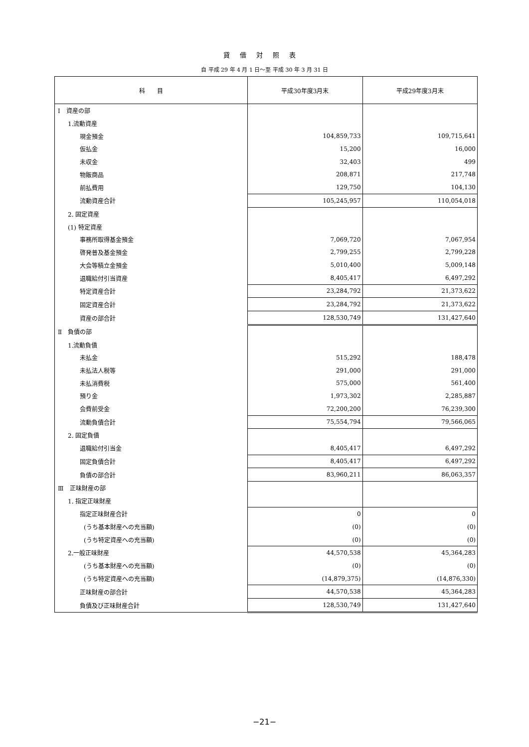貸借対照表
自 平成 29 年 4 月 1 日～至 平成 30 年 3 月 31 日
| 科 目 | 平成30年度3月末 | 平成29年度3月末 |
| --- | --- | --- |
| Ⅰ 資産の部 | | |
| 1.流動資産 | | |
| 現金預金 | 104,859,733 | 109,715,641 |
| 仮払金 | 15,200 | 16,000 |
| 未収金 | 32,403 | 499 |
| 物販商品 | 208,871 | 217,748 |
| 前払費用 | 129,750 | 104,130 |
| 流動資産合計 | 105,245,957 | 110,054,018 |
| 2. 固定資産 | | |
| (1) 特定資産 | | |
| 事務所取得基金預金 | 7,069,720 | 7,067,954 |
| 啓発普及基金預金 | 2,799,255 | 2,799,228 |
| 大会等積立金預金 | 5,010,400 | 5,009,148 |
| 退職給付引当資産 | 8,405,417 | 6,497,292 |
| 特定資産合計 | 23,284,792 | 21,373,622 |
| 固定資産合計 | 23,284,792 | 21,373,622 |
| 資産の部合計 | 128,530,749 | 131,427,640 |
| Ⅱ 負債の部 | | |
| 1.流動負債 | | |
| 未払金 | 515,292 | 188,478 |
| 未払法人税等 | 291,000 | 291,000 |
| 未払消費税 | 575,000 | 561,400 |
| 預り金 | 1,973,302 | 2,285,887 |
| 会費前受金 | 72,200,200 | 76,239,300 |
| 流動負債合計 | 75,554,794 | 79,566,065 |
| 2. 固定負債 | | |
| 退職給付引当金 | 8,405,417 | 6,497,292 |
| 固定負債合計 | 8,405,417 | 6,497,292 |
| 負債の部合計 | 83,960,211 | 86,063,357 |
| Ⅲ 正味財産の部 | | |
| 1. 指定正味財産 | | |
| 指定正味財産合計 | 0 | 0 |
| (うち基本財産への充当額) | (0) | (0) |
| (うち特定資産への充当額) | (0) | (0) |
| 2.一般正味財産 | 44,570,538 | 45,364,283 |
| (うち基本財産への充当額) | (0) | (0) |
| (うち特定資産への充当額) | (14,879,375) | (14,876,330) |
| 正味財産の部合計 | 44,570,538 | 45,364,283 |
| 負債及び正味財産合計 | 128,530,749 | 131,427,640 |
−21−